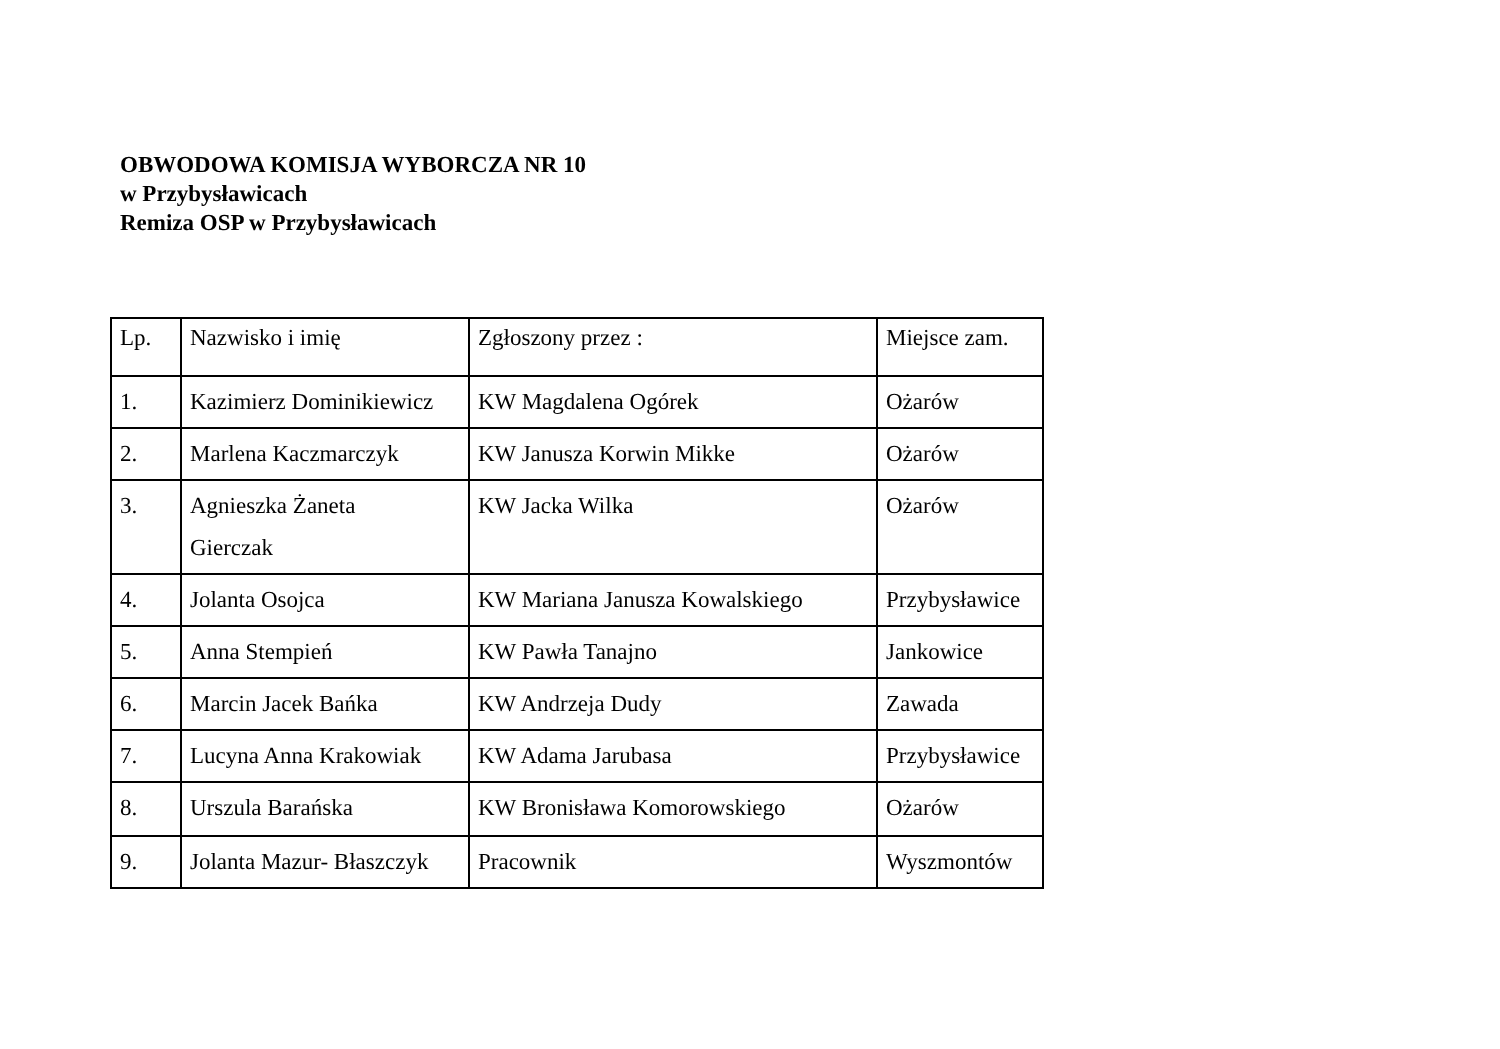OBWODOWA KOMISJA WYBORCZA NR 10
w Przybysławicach
Remiza OSP w Przybysławicach
| Lp. | Nazwisko i imię | Zgłoszony przez : | Miejsce zam. |
| --- | --- | --- | --- |
| 1. | Kazimierz Dominikiewicz | KW Magdalena Ogórek | Ożarów |
| 2. | Marlena Kaczmarczyk | KW Janusza Korwin Mikke | Ożarów |
| 3. | Agnieszka Żaneta Gierczak | KW Jacka Wilka | Ożarów |
| 4. | Jolanta Osojca | KW Mariana Janusza Kowalskiego | Przybysławice |
| 5. | Anna Stempień | KW Pawła Tanajno | Jankowice |
| 6. | Marcin Jacek Bańka | KW Andrzeja Dudy | Zawada |
| 7. | Lucyna Anna Krakowiak | KW Adama Jarubasa | Przybysławice |
| 8. | Urszula Barańska | KW Bronisława Komorowskiego | Ożarów |
| 9. | Jolanta Mazur- Błaszczyk | Pracownik | Wyszmontów |